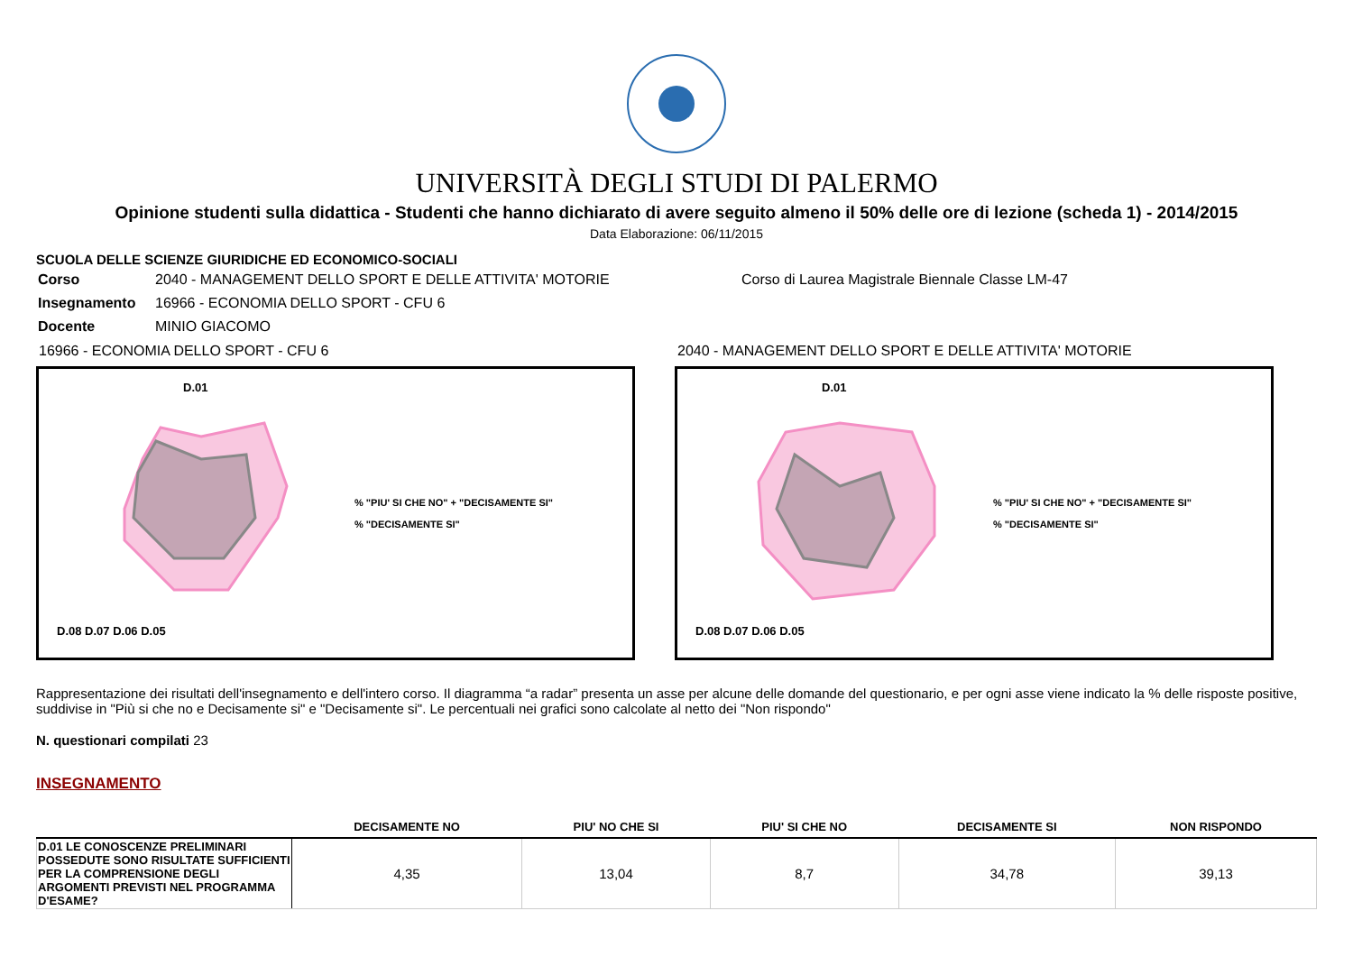UNIVERSITÀ DEGLI STUDI DI PALERMO
Opinione studenti sulla didattica - Studenti che hanno dichiarato di avere seguito almeno il 50% delle ore di lezione (scheda 1) - 2014/2015
Data Elaborazione: 06/11/2015
SCUOLA DELLE SCIENZE GIURIDICHE ED ECONOMICO-SOCIALI
| Corso | 2040 - MANAGEMENT DELLO SPORT E DELLE ATTIVITA' MOTORIE | Corso di Laurea Magistrale Biennale Classe LM-47 |
| Insegnamento | 16966 - ECONOMIA DELLO SPORT - CFU 6 | |
| Docente | MINIO GIACOMO | |
16966 - ECONOMIA DELLO SPORT - CFU 6
D.01
D.08 D.07 D.06 D.05
% "PIU' SI CHE NO" + "DECISAMENTE SI"
% "DECISAMENTE SI"
2040 - MANAGEMENT DELLO SPORT E DELLE ATTIVITA' MOTORIE
D.01
D.08 D.07 D.06 D.05
% "PIU' SI CHE NO" + "DECISAMENTE SI"
% "DECISAMENTE SI"
Rappresentazione dei risultati dell'insegnamento e dell'intero corso. Il diagramma “a radar” presenta un asse per alcune delle domande del questionario, e per ogni asse viene indicato la % delle risposte positive, suddivise in "Più si che no e Decisamente si" e "Decisamente si". Le percentuali nei grafici sono calcolate al netto dei "Non rispondo"
N. questionari compilati 23
INSEGNAMENTO
| | DECISAMENTE NO | PIU' NO CHE SI | PIU' SI CHE NO | DECISAMENTE SI | NON RISPONDO |
| --- | --- | --- | --- | --- | --- |
| D.01 LE CONOSCENZE PRELIMINARI POSSEDUTE SONO RISULTATE SUFFICIENTI PER LA COMPRENSIONE DEGLI ARGOMENTI PREVISTI NEL PROGRAMMA D'ESAME? | 4,35 | 13,04 | 8,7 | 34,78 | 39,13 |